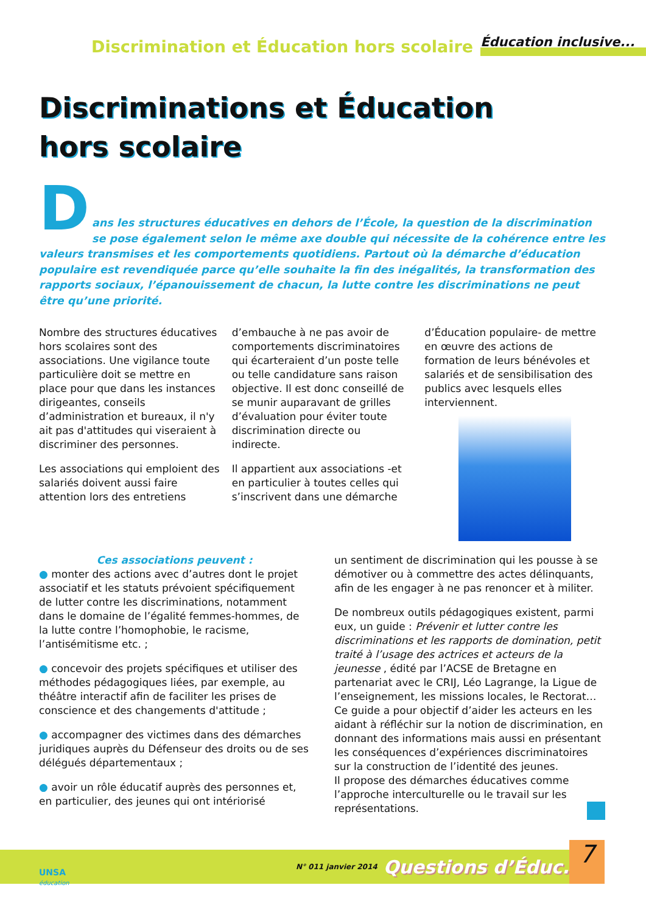Discrimination et Éducation hors scolaire
Éducation inclusive...
Discriminations et Éducation
hors scolaire
D
ans les structures éducatives en dehors de l’École, la question de la discrimination se pose également selon le même axe double qui nécessite de la cohérence entre les valeurs transmises et les comportements quotidiens. Partout où la démarche d’éducation populaire est revendiquée parce qu’elle souhaite la fin des inégalités, la transformation des rapports sociaux, l’épanouissement de chacun, la lutte contre les discriminations ne peut être qu’une priorité.
Nombre des structures éducatives hors scolaires sont des associations. Une vigilance toute particulière doit se mettre en place pour que dans les instances dirigeantes, conseils d’administration et bureaux, il n'y ait pas d'attitudes qui viseraient à discriminer des personnes.
Les associations qui emploient des salariés doivent aussi faire attention lors des entretiens
d’embauche à ne pas avoir de comportements discriminatoires qui écarteraient d’un poste telle ou telle candidature sans raison objective. Il est donc conseillé de se munir auparavant de grilles d’évaluation pour éviter toute discrimination directe ou indirecte.
Il appartient aux associations -et en particulier à toutes celles qui s’inscrivent dans une démarche
d’Éducation populaire- de mettre en œuvre des actions de formation de leurs bénévoles et salariés et de sensibilisation des publics avec lesquels elles interviennent.
Ces associations peuvent :
● monter des actions avec d’autres dont le projet associatif et les statuts prévoient spécifiquement de lutter contre les discriminations, notamment dans le domaine de l’égalité femmes-hommes, de la lutte contre l’homophobie, le racisme, l’antisémitisme etc. ;
● concevoir des projets spécifiques et utiliser des méthodes pédagogiques liées, par exemple, au théâtre interactif afin de faciliter les prises de conscience et des changements d'attitude ;
● accompagner des victimes dans des démarches juridiques auprès du Défenseur des droits ou de ses délégués départementaux ;
● avoir un rôle éducatif auprès des personnes et, en particulier, des jeunes qui ont intériorisé
un sentiment de discrimination qui les pousse à se démotiver ou à commettre des actes délinquants, afin de les engager à ne pas renoncer et à militer.
De nombreux outils pédagogiques existent, parmi eux, un guide : Prévenir et lutter contre les discriminations et les rapports de domination, petit traité à l’usage des actrices et acteurs de la jeunesse , édité par l’ACSE de Bretagne en partenariat avec le CRIJ, Léo Lagrange, la Ligue de l’enseignement, les missions locales, le Rectorat…
Ce guide a pour objectif d’aider les acteurs en les aidant à réfléchir sur la notion de discrimination, en donnant des informations mais aussi en présentant les conséquences d’expériences discriminatoires sur la construction de l’identité des jeunes.
Il propose des démarches éducatives comme l’approche interculturelle ou le travail sur les représentations.
N° 011 janvier 2014 Questions d’Éduc. 7
UNSA
éducation